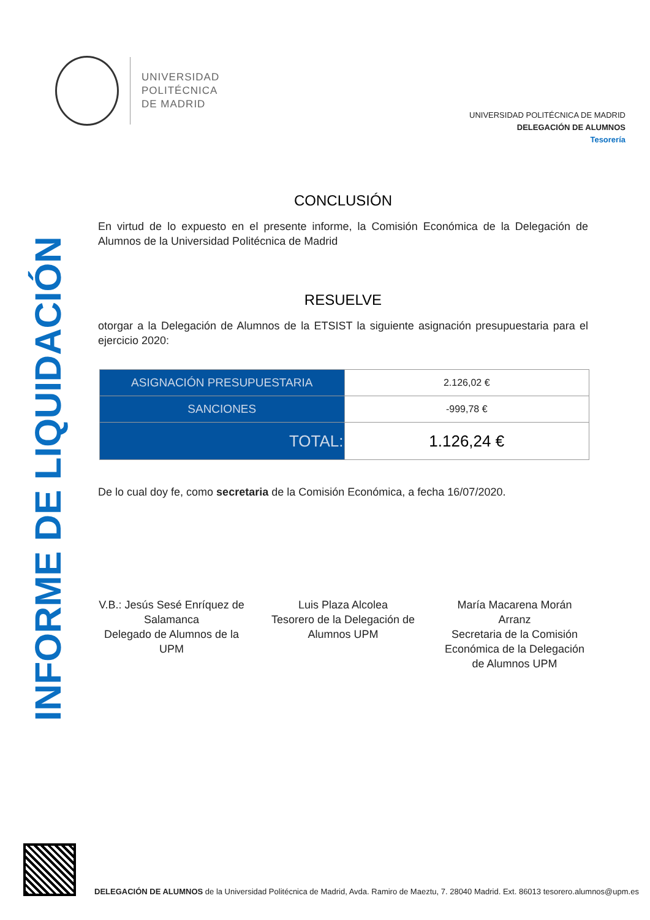UNIVERSIDAD
POLITÉCNICA
DE MADRID
UNIVERSIDAD POLITÉCNICA DE MADRID
DELEGACIÓN DE ALUMNOS
Tesorería
INFORME DE LIQUIDACIÓN
CONCLUSIÓN
En virtud de lo expuesto en el presente informe, la Comisión Económica de la Delegación de Alumnos de la Universidad Politécnica de Madrid
RESUELVE
otorgar a la Delegación de Alumnos de la ETSIST la siguiente asignación presupuestaria para el ejercicio 2020:
| ASIGNACIÓN PRESUPUESTARIA | 2.126,02 € |
| SANCIONES | -999,78 € |
| TOTAL: | 1.126,24 € |
De lo cual doy fe, como secretaria de la Comisión Económica, a fecha 16/07/2020.
V.B.: Jesús Sesé Enríquez de Salamanca
Delegado de Alumnos de la UPM
Luis Plaza Alcolea
Tesorero de la Delegación de Alumnos UPM
María Macarena Morán Arranz
Secretaria de la Comisión Económica de la Delegación de Alumnos UPM
DELEGACIÓN DE ALUMNOS de la Universidad Politécnica de Madrid, Avda. Ramiro de Maeztu, 7. 28040 Madrid. Ext. 86013 tesorero.alumnos@upm.es